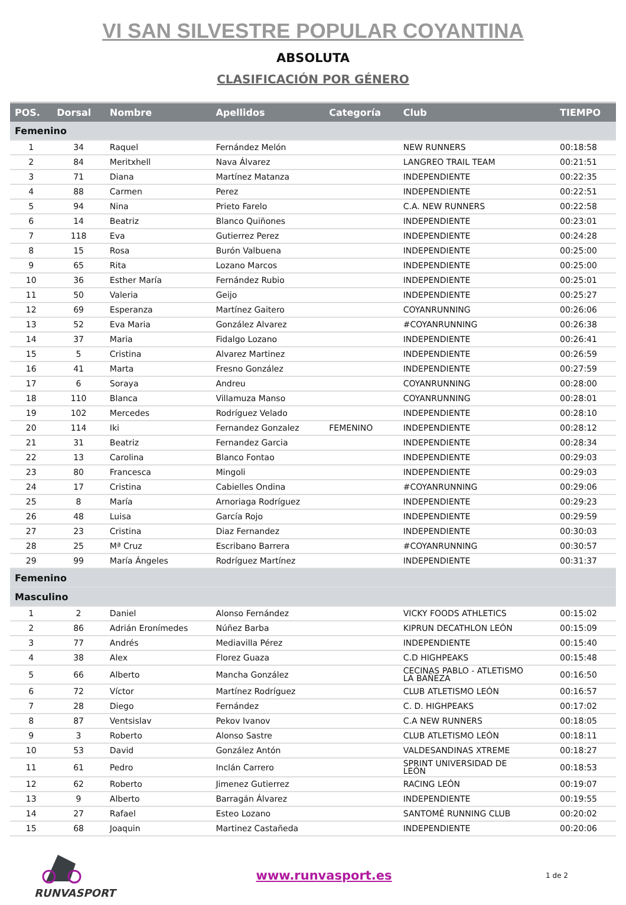VI SAN SILVESTRE POPULAR COYANTINA
ABSOLUTA
CLASIFICACIÓN POR GÉNERO
| POS. | Dorsal | Nombre | Apellidos | Categoría | Club | TIEMPO |
| --- | --- | --- | --- | --- | --- | --- |
| Femenino | | | | | | |
| 1 | 34 | Raquel | Fernández Melón | | NEW RUNNERS | 00:18:58 |
| 2 | 84 | Meritxhell | Nava Álvarez | | LANGREO TRAIL TEAM | 00:21:51 |
| 3 | 71 | Diana | Martínez Matanza | | INDEPENDIENTE | 00:22:35 |
| 4 | 88 | Carmen | Perez | | INDEPENDIENTE | 00:22:51 |
| 5 | 94 | Nina | Prieto Farelo | | C.A. NEW RUNNERS | 00:22:58 |
| 6 | 14 | Beatriz | Blanco Quiñones | | INDEPENDIENTE | 00:23:01 |
| 7 | 118 | Eva | Gutierrez Perez | | INDEPENDIENTE | 00:24:28 |
| 8 | 15 | Rosa | Burón Valbuena | | INDEPENDIENTE | 00:25:00 |
| 9 | 65 | Rita | Lozano Marcos | | INDEPENDIENTE | 00:25:00 |
| 10 | 36 | Esther María | Fernández Rubio | | INDEPENDIENTE | 00:25:01 |
| 11 | 50 | Valeria | Geijo | | INDEPENDIENTE | 00:25:27 |
| 12 | 69 | Esperanza | Martínez Gaitero | | COYANRUNNING | 00:26:06 |
| 13 | 52 | Eva Maria | González Alvarez | | #COYANRUNNING | 00:26:38 |
| 14 | 37 | Maria | Fidalgo Lozano | | INDEPENDIENTE | 00:26:41 |
| 15 | 5 | Cristina | Alvarez Martinez | | INDEPENDIENTE | 00:26:59 |
| 16 | 41 | Marta | Fresno González | | INDEPENDIENTE | 00:27:59 |
| 17 | 6 | Soraya | Andreu | | COYANRUNNING | 00:28:00 |
| 18 | 110 | Blanca | Villamuza Manso | | COYANRUNNING | 00:28:01 |
| 19 | 102 | Mercedes | Rodríguez Velado | | INDEPENDIENTE | 00:28:10 |
| 20 | 114 | Iki | Fernandez Gonzalez | FEMENINO | INDEPENDIENTE | 00:28:12 |
| 21 | 31 | Beatriz | Fernandez Garcia | | INDEPENDIENTE | 00:28:34 |
| 22 | 13 | Carolina | Blanco Fontao | | INDEPENDIENTE | 00:29:03 |
| 23 | 80 | Francesca | Mingoli | | INDEPENDIENTE | 00:29:03 |
| 24 | 17 | Cristina | Cabielles Ondina | | #COYANRUNNING | 00:29:06 |
| 25 | 8 | María | Arnoriaga Rodríguez | | INDEPENDIENTE | 00:29:23 |
| 26 | 48 | Luisa | García Rojo | | INDEPENDIENTE | 00:29:59 |
| 27 | 23 | Cristina | Diaz Fernandez | | INDEPENDIENTE | 00:30:03 |
| 28 | 25 | Mª Cruz | Escribano Barrera | | #COYANRUNNING | 00:30:57 |
| 29 | 99 | María Ángeles | Rodríguez Martínez | | INDEPENDIENTE | 00:31:37 |
| Femenino | | | | | | |
| Masculino | | | | | | |
| 1 | 2 | Daniel | Alonso Fernández | | VICKY FOODS ATHLETICS | 00:15:02 |
| 2 | 86 | Adrián Eronímedes | Núñez Barba | | KIPRUN DECATHLON LEÓN | 00:15:09 |
| 3 | 77 | Andrés | Mediavilla Pérez | | INDEPENDIENTE | 00:15:40 |
| 4 | 38 | Alex | Florez Guaza | | C.D HIGHPEAKS | 00:15:48 |
| 5 | 66 | Alberto | Mancha González | | CECINAS PABLO - ATLETISMO LA BAÑEZA | 00:16:50 |
| 6 | 72 | Víctor | Martínez Rodríguez | | CLUB ATLETISMO LEÓN | 00:16:57 |
| 7 | 28 | Diego | Fernández | | C. D. HIGHPEAKS | 00:17:02 |
| 8 | 87 | Ventsislav | Pekov Ivanov | | C.A NEW RUNNERS | 00:18:05 |
| 9 | 3 | Roberto | Alonso Sastre | | CLUB ATLETISMO LEÓN | 00:18:11 |
| 10 | 53 | David | González Antón | | VALDESANDINAS XTREME | 00:18:27 |
| 11 | 61 | Pedro | Inclán Carrero | | SPRINT UNIVERSIDAD DE LEÓN | 00:18:53 |
| 12 | 62 | Roberto | Jimenez Gutierrez | | RACING LEÓN | 00:19:07 |
| 13 | 9 | Alberto | Barragán Álvarez | | INDEPENDIENTE | 00:19:55 |
| 14 | 27 | Rafael | Esteo Lozano | | SANTOMÉ RUNNING CLUB | 00:20:02 |
| 15 | 68 | Joaquin | Martinez Castañeda | | INDEPENDIENTE | 00:20:06 |
RUNVASPORT
www.runvasport.es
1 de 2